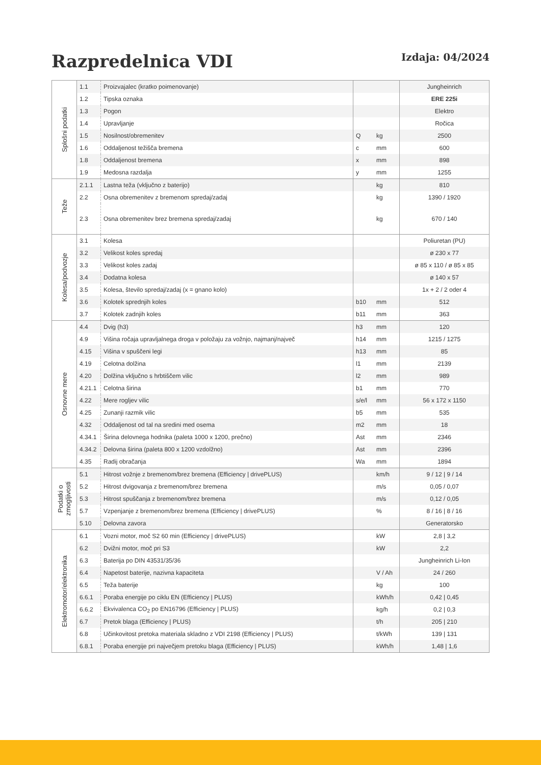Razpredelnica VDI
Izdaja: 04/2024
| Splošni podatki | 1.1 | Proizvajalec (kratko poimenovanje) | | | Jungheinrich |
| | 1.2 | Tipska oznaka | | | ERE 225i |
| | 1.3 | Pogon | | | Elektro |
| | 1.4 | Upravljanje | | | Ročica |
| | 1.5 | Nosilnost/obremenitev | Q | kg | 2500 |
| | 1.6 | Oddaljenost težišča bremena | c | mm | 600 |
| | 1.8 | Oddaljenost bremena | x | mm | 898 |
| | 1.9 | Medosna razdalja | y | mm | 1255 |
| Teže | 2.1.1 | Lastna teža (vključno z baterijo) | | kg | 810 |
| | 2.2 | Osna obremenitev z bremenom spredaj/zadaj | | kg | 1390 / 1920 |
| | 2.3 | Osna obremenitev brez bremena spredaj/zadaj | | kg | 670 / 140 |
| Kolesa/podvozje | 3.1 | Kolesa | | | Poliuretan (PU) |
| | 3.2 | Velikost koles spredaj | | | ø 230 x 77 |
| | 3.3 | Velikost koles zadaj | | | ø 85 x 110 / ø 85 x 85 |
| | 3.4 | Dodatna kolesa | | | ø 140 x 57 |
| | 3.5 | Kolesa, število spredaj/zadaj (x = gnano kolo) | | | 1x + 2 / 2 oder 4 |
| | 3.6 | Kolotek sprednjih koles | b10 | mm | 512 |
| | 3.7 | Kolotek zadnjih koles | b11 | mm | 363 |
| Osnovne mere | 4.4 | Dvig (h3) | h3 | mm | 120 |
| | 4.9 | Višina ročaja upravljalnega droga v položaju za vožnjo, najmanj/največ | h14 | mm | 1215 / 1275 |
| | 4.15 | Višina v spuščeni legi | h13 | mm | 85 |
| | 4.19 | Celotna dolžina | l1 | mm | 2139 |
| | 4.20 | Dolžina vključno s hrbtiščem vilic | l2 | mm | 989 |
| | 4.21.1 | Celotna širina | b1 | mm | 770 |
| | 4.22 | Mere rogljev vilic | s/e/l | mm | 56 x 172 x 1150 |
| | 4.25 | Zunanji razmik vilic | b5 | mm | 535 |
| | 4.32 | Oddaljenost od tal na sredini med osema | m2 | mm | 18 |
| | 4.34.1 | Širina delovnega hodnika (paleta 1000 x 1200, prečno) | Ast | mm | 2346 |
| | 4.34.2 | Delovna širina (paleta 800 x 1200 vzdolžno) | Ast | mm | 2396 |
| | 4.35 | Radij obračanja | Wa | mm | 1894 |
| Podatki o zmogljivosti | 5.1 | Hitrost vožnje z bremenom/brez bremena (Efficiency / drivePLUS) | | km/h | 9 / 12 / 9 / 14 |
| | 5.2 | Hitrost dvigovanja z bremenom/brez bremena | | m/s | 0,05 / 0,07 |
| | 5.3 | Hitrost spuščanja z bremenom/brez bremena | | m/s | 0,12 / 0,05 |
| | 5.7 | Vzpenjanje z bremenom/brez bremena (Efficiency / drivePLUS) | | % | 8 / 16 / 8 / 16 |
| | 5.10 | Delovna zavora | | | Generatorsko |
| Elektromotor/elektronika | 6.1 | Vozni motor, moč S2 60 min (Efficiency / drivePLUS) | | kW | 2,8 / 3,2 |
| | 6.2 | Dvižni motor, moč pri S3 | | kW | 2,2 |
| | 6.3 | Baterija po DIN 43531/35/36 | | | Jungheinrich Li-Ion |
| | 6.4 | Napetost baterije, nazivna kapaciteta | | V / Ah | 24 / 260 |
| | 6.5 | Teža baterije | | kg | 100 |
| | 6.6.1 | Poraba energije po ciklu EN (Efficiency / PLUS) | | kWh/h | 0,42 / 0,45 |
| | 6.6.2 | Ekvivalenca CO<sub>2</sub> po EN16796 (Efficiency / PLUS) | | kg/h | 0,2 / 0,3 |
| | 6.7 | Pretok blaga (Efficiency / PLUS) | | t/h | 205 / 210 |
| | 6.8 | Učinkovitost pretoka materiala skladno z VDI 2198 (Efficiency / PLUS) | | t/kWh | 139 / 131 |
| | 6.8.1 | Poraba energije pri največjem pretoku blaga (Efficiency / PLUS) | | kWh/h | 1,48 / 1,6 |